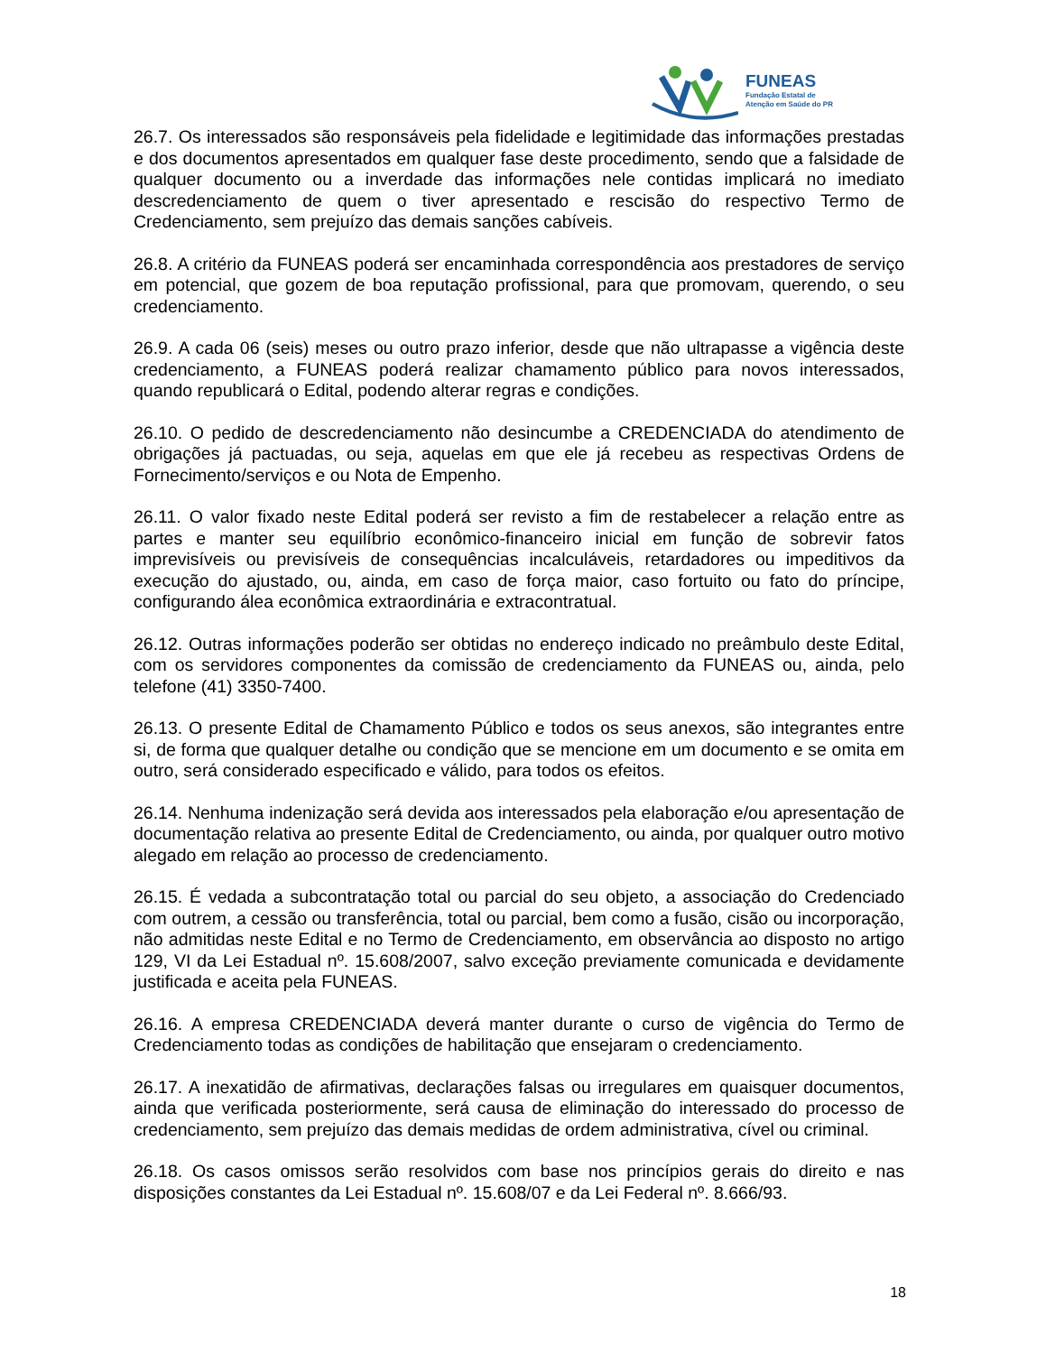FUNEAS
Fundação Estatal de
Atenção em Saúde do PR
26.7. Os interessados são responsáveis pela fidelidade e legitimidade das informações prestadas e dos documentos apresentados em qualquer fase deste procedimento, sendo que a falsidade de qualquer documento ou a inverdade das informações nele contidas implicará no imediato descredenciamento de quem o tiver apresentado e rescisão do respectivo Termo de Credenciamento, sem prejuízo das demais sanções cabíveis.
26.8. A critério da FUNEAS poderá ser encaminhada correspondência aos prestadores de serviço em potencial, que gozem de boa reputação profissional, para que promovam, querendo, o seu credenciamento.
26.9. A cada 06 (seis) meses ou outro prazo inferior, desde que não ultrapasse a vigência deste credenciamento, a FUNEAS poderá realizar chamamento público para novos interessados, quando republicará o Edital, podendo alterar regras e condições.
26.10. O pedido de descredenciamento não desincumbe a CREDENCIADA do atendimento de obrigações já pactuadas, ou seja, aquelas em que ele já recebeu as respectivas Ordens de Fornecimento/serviços e ou Nota de Empenho.
26.11. O valor fixado neste Edital poderá ser revisto a fim de restabelecer a relação entre as partes e manter seu equilíbrio econômico-financeiro inicial em função de sobrevir fatos imprevisíveis ou previsíveis de consequências incalculáveis, retardadores ou impeditivos da execução do ajustado, ou, ainda, em caso de força maior, caso fortuito ou fato do príncipe, configurando álea econômica extraordinária e extracontratual.
26.12. Outras informações poderão ser obtidas no endereço indicado no preâmbulo deste Edital, com os servidores componentes da comissão de credenciamento da FUNEAS ou, ainda, pelo telefone (41) 3350-7400.
26.13. O presente Edital de Chamamento Público e todos os seus anexos, são integrantes entre si, de forma que qualquer detalhe ou condição que se mencione em um documento e se omita em outro, será considerado especificado e válido, para todos os efeitos.
26.14. Nenhuma indenização será devida aos interessados pela elaboração e/ou apresentação de documentação relativa ao presente Edital de Credenciamento, ou ainda, por qualquer outro motivo alegado em relação ao processo de credenciamento.
26.15. É vedada a subcontratação total ou parcial do seu objeto, a associação do Credenciado com outrem, a cessão ou transferência, total ou parcial, bem como a fusão, cisão ou incorporação, não admitidas neste Edital e no Termo de Credenciamento, em observância ao disposto no artigo 129, VI da Lei Estadual nº. 15.608/2007, salvo exceção previamente comunicada e devidamente justificada e aceita pela FUNEAS.
26.16. A empresa CREDENCIADA deverá manter durante o curso de vigência do Termo de Credenciamento todas as condições de habilitação que ensejaram o credenciamento.
26.17. A inexatidão de afirmativas, declarações falsas ou irregulares em quaisquer documentos, ainda que verificada posteriormente, será causa de eliminação do interessado do processo de credenciamento, sem prejuízo das demais medidas de ordem administrativa, cível ou criminal.
26.18. Os casos omissos serão resolvidos com base nos princípios gerais do direito e nas disposições constantes da Lei Estadual nº. 15.608/07 e da Lei Federal nº. 8.666/93.
18